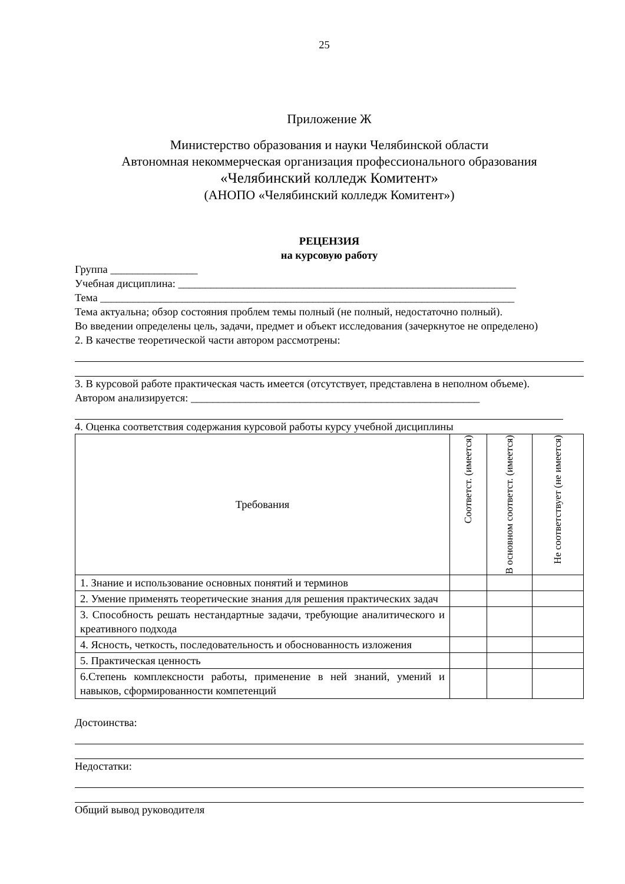25
Приложение Ж
Министерство образования и науки Челябинской области
Автономная некоммерческая организация профессионального образования
«Челябинский колледж Комитент»
(АНОПО «Челябинский колледж Комитент»)
РЕЦЕНЗИЯ
на курсовую работу
Группа ________________
Учебная дисциплина: ______________________________________________________________
Тема ____________________________________________________________________________
Тема актуальна; обзор состояния проблем темы полный (не полный, недостаточно полный).
Во введении определены цель, задачи, предмет и объект исследования (зачеркнутое не определено)
2. В качестве теоретической части автором рассмотрены:
3. В курсовой работе практическая часть имеется (отсутствует, представлена в неполном объеме).
Автором анализируется: _____________________________________________________
4. Оценка соответствия содержания курсовой работы курсу учебной дисциплины
| Требования | Соответст. (имеется) | В основном соответст. (имеется) | Не соответствует (не имеется) |
| --- | --- | --- | --- |
| 1. Знание и использование основных понятий и терминов | | | |
| 2. Умение применять теоретические знания для решения практических задач | | | |
| 3. Способность решать нестандартные задачи, требующие аналитического и креативного подхода | | | |
| 4. Ясность, четкость, последовательность и обоснованность изложения | | | |
| 5. Практическая ценность | | | |
| 6.Степень комплексности работы, применение в ней знаний, умений и навыков, сформированности компетенций | | | |
Достоинства:
Недостатки:
Общий вывод руководителя